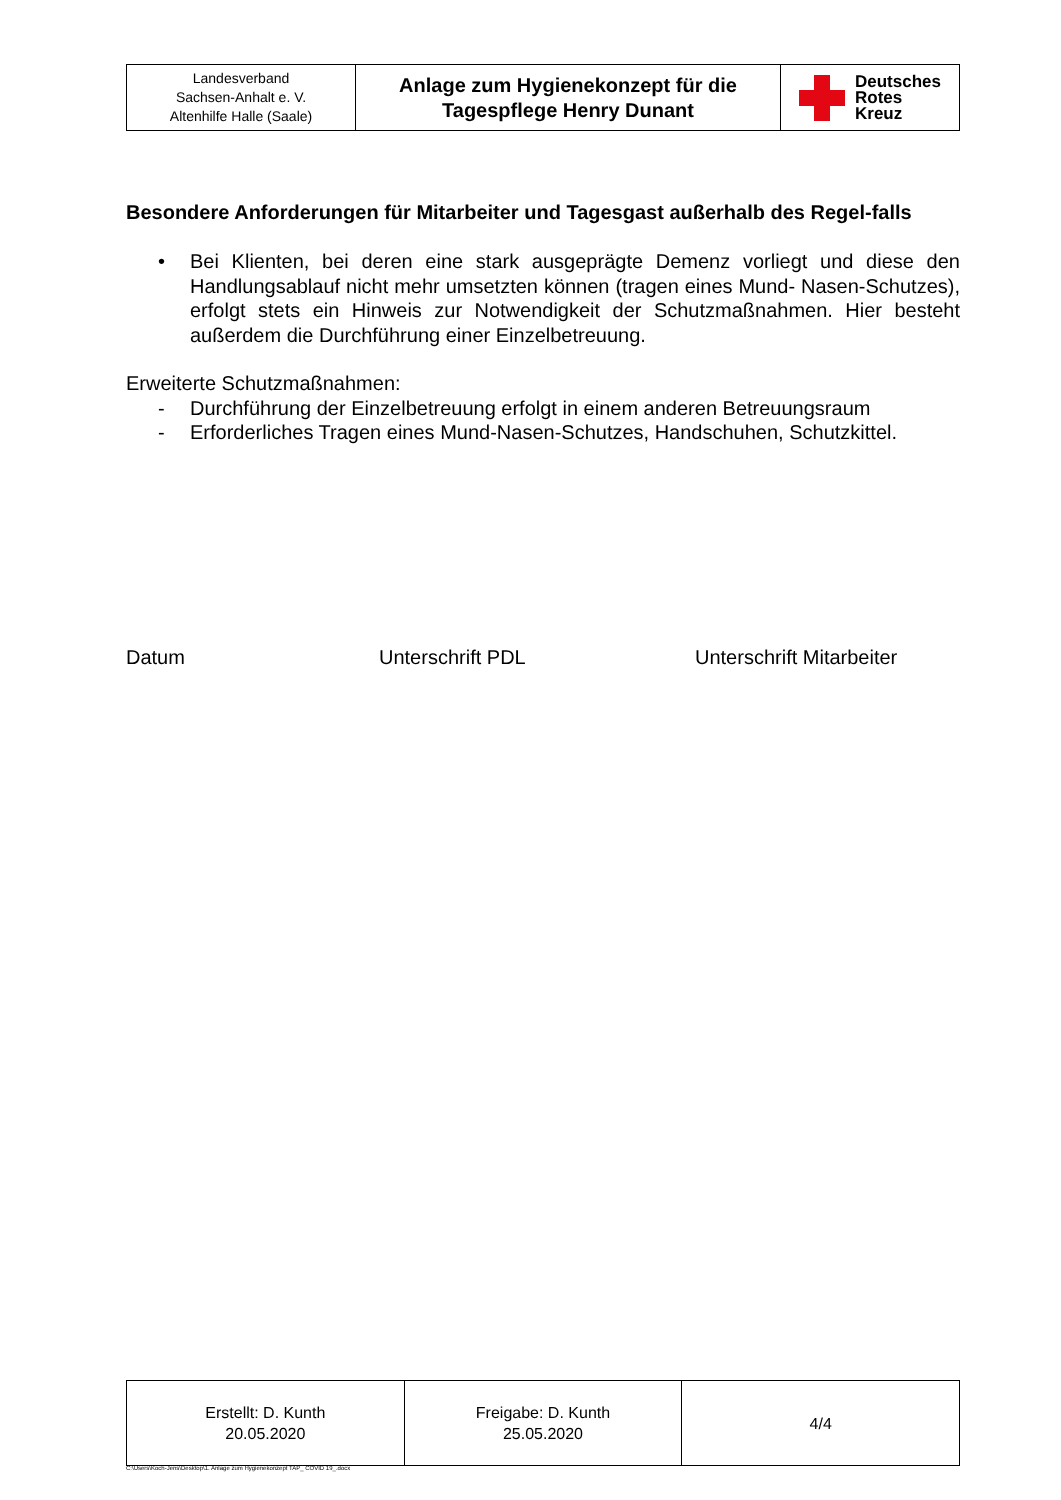| Landesverband Sachsen-Anhalt e. V. Altenhilfe Halle (Saale) | Anlage zum Hygienekonzept für die Tagespflege Henry Dunant | Deutsches Rotes Kreuz |
Besondere Anforderungen für Mitarbeiter und Tagesgast außerhalb des Regel-falls
• Bei Klienten, bei deren eine stark ausgeprägte Demenz vorliegt und diese den Handlungsablauf nicht mehr umsetzten können (tragen eines Mund- Nasen-Schutzes), erfolgt stets ein Hinweis zur Notwendigkeit der Schutzmaßnahmen. Hier besteht außerdem die Durchführung einer Einzelbetreuung.
Erweiterte Schutzmaßnahmen:
- Durchführung der Einzelbetreuung erfolgt in einem anderen Betreuungsraum
- Erforderliches Tragen eines Mund-Nasen-Schutzes, Handschuhen, Schutzkittel.
Datum Unterschrift PDL Unterschrift Mitarbeiter
| Erstellt: D. Kunth 20.05.2020 | Freigabe: D. Kunth 25.05.2020 | 4/4 |
C:\Users\Koch-Jens\Desktop\1. Anlage zum Hygienekonzept TAP_ COVID 19_.docx